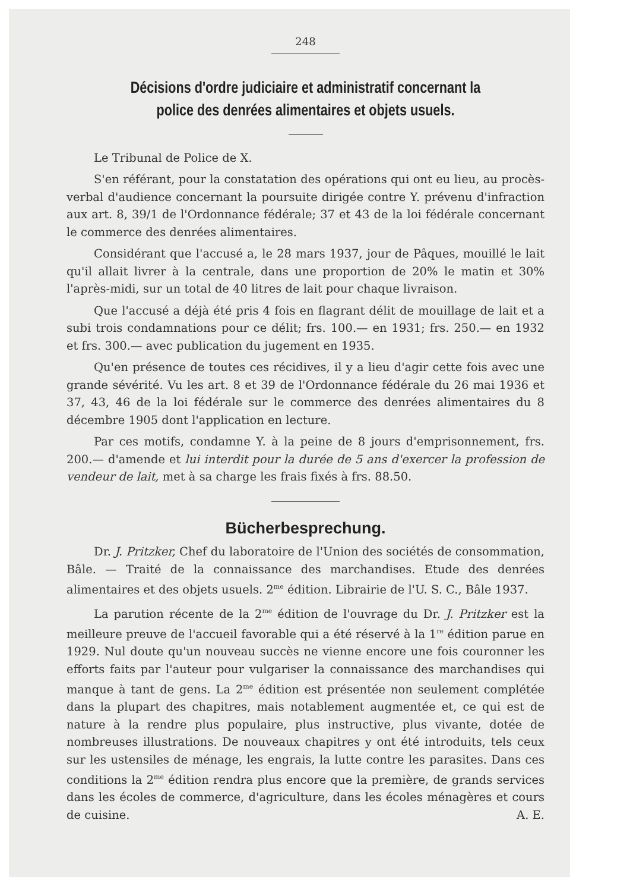248
Décisions d'ordre judiciaire et administratif concernant la police des denrées alimentaires et objets usuels.
Le Tribunal de Police de X.
S'en référant, pour la constatation des opérations qui ont eu lieu, au procès-verbal d'audience concernant la poursuite dirigée contre Y. prévenu d'infraction aux art. 8, 39/1 de l'Ordonnance fédérale; 37 et 43 de la loi fédérale concernant le commerce des denrées alimentaires.
Considérant que l'accusé a, le 28 mars 1937, jour de Pâques, mouillé le lait qu'il allait livrer à la centrale, dans une proportion de 20% le matin et 30% l'après-midi, sur un total de 40 litres de lait pour chaque livraison.
Que l'accusé a déjà été pris 4 fois en flagrant délit de mouillage de lait et a subi trois condamnations pour ce délit; frs. 100.— en 1931; frs. 250.— en 1932 et frs. 300.— avec publication du jugement en 1935.
Qu'en présence de toutes ces récidives, il y a lieu d'agir cette fois avec une grande sévérité. Vu les art. 8 et 39 de l'Ordonnance fédérale du 26 mai 1936 et 37, 43, 46 de la loi fédérale sur le commerce des denrées alimentaires du 8 décembre 1905 dont l'application en lecture.
Par ces motifs, condamne Y. à la peine de 8 jours d'emprisonnement, frs. 200.— d'amende et lui interdit pour la durée de 5 ans d'exercer la profession de vendeur de lait, met à sa charge les frais fixés à frs. 88.50.
Bücherbesprechung.
Dr. J. Pritzker, Chef du laboratoire de l'Union des sociétés de consommation, Bâle. — Traité de la connaissance des marchandises. Etude des denrées alimentaires et des objets usuels. 2<sup>me</sup> édition. Librairie de l'U. S. C., Bâle 1937.
La parution récente de la 2<sup>me</sup> édition de l'ouvrage du Dr. J. Pritzker est la meilleure preuve de l'accueil favorable qui a été réservé à la 1<sup>re</sup> édition parue en 1929. Nul doute qu'un nouveau succès ne vienne encore une fois couronner les efforts faits par l'auteur pour vulgariser la connaissance des marchandises qui manque à tant de gens. La 2<sup>me</sup> édition est présentée non seulement complétée dans la plupart des chapitres, mais notablement augmentée et, ce qui est de nature à la rendre plus populaire, plus instructive, plus vivante, dotée de nombreuses illustrations. De nouveaux chapitres y ont été introduits, tels ceux sur les ustensiles de ménage, les engrais, la lutte contre les parasites. Dans ces conditions la 2<sup>me</sup> édition rendra plus encore que la première, de grands services dans les écoles de commerce, d'agriculture, dans les écoles ménagères et cours de cuisine. A. E.